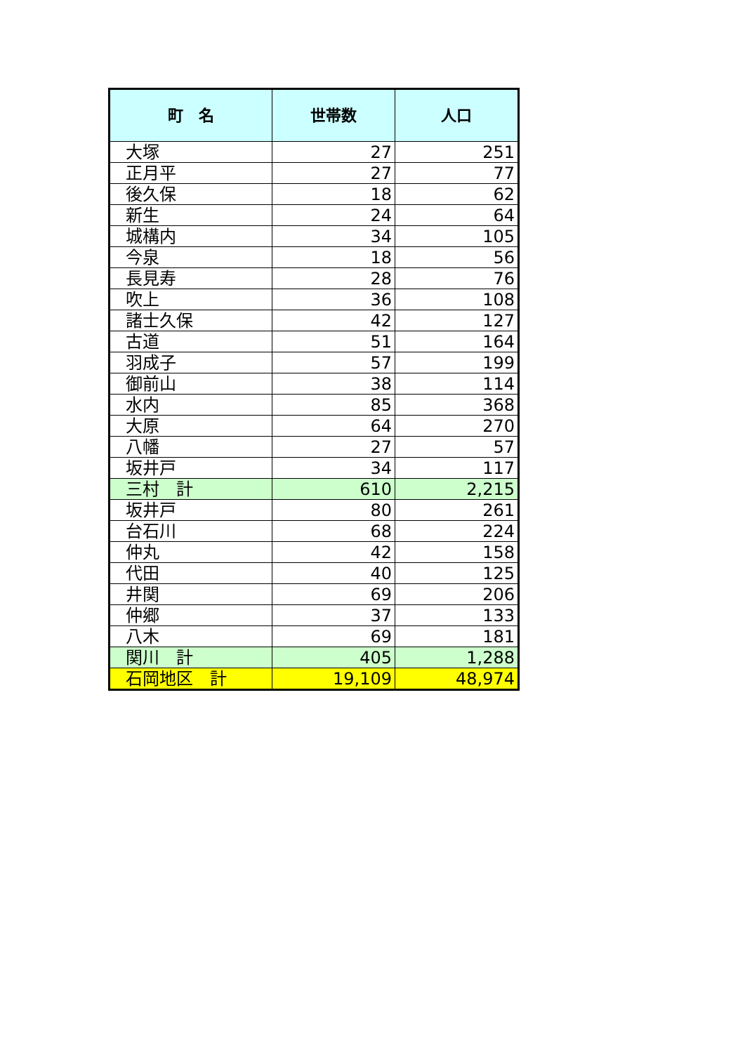| 町 名 | 世帯数 | 人口 |
| --- | --- | --- |
| 大塚 | 27 | 251 |
| 正月平 | 27 | 77 |
| 後久保 | 18 | 62 |
| 新生 | 24 | 64 |
| 城構内 | 34 | 105 |
| 今泉 | 18 | 56 |
| 長見寿 | 28 | 76 |
| 吹上 | 36 | 108 |
| 諸士久保 | 42 | 127 |
| 古道 | 51 | 164 |
| 羽成子 | 57 | 199 |
| 御前山 | 38 | 114 |
| 水内 | 85 | 368 |
| 大原 | 64 | 270 |
| 八幡 | 27 | 57 |
| 坂井戸 | 34 | 117 |
| 三村 計 | 610 | 2,215 |
| 坂井戸 | 80 | 261 |
| 台石川 | 68 | 224 |
| 仲丸 | 42 | 158 |
| 代田 | 40 | 125 |
| 井関 | 69 | 206 |
| 仲郷 | 37 | 133 |
| 八木 | 69 | 181 |
| 関川 計 | 405 | 1,288 |
| 石岡地区 計 | 19,109 | 48,974 |